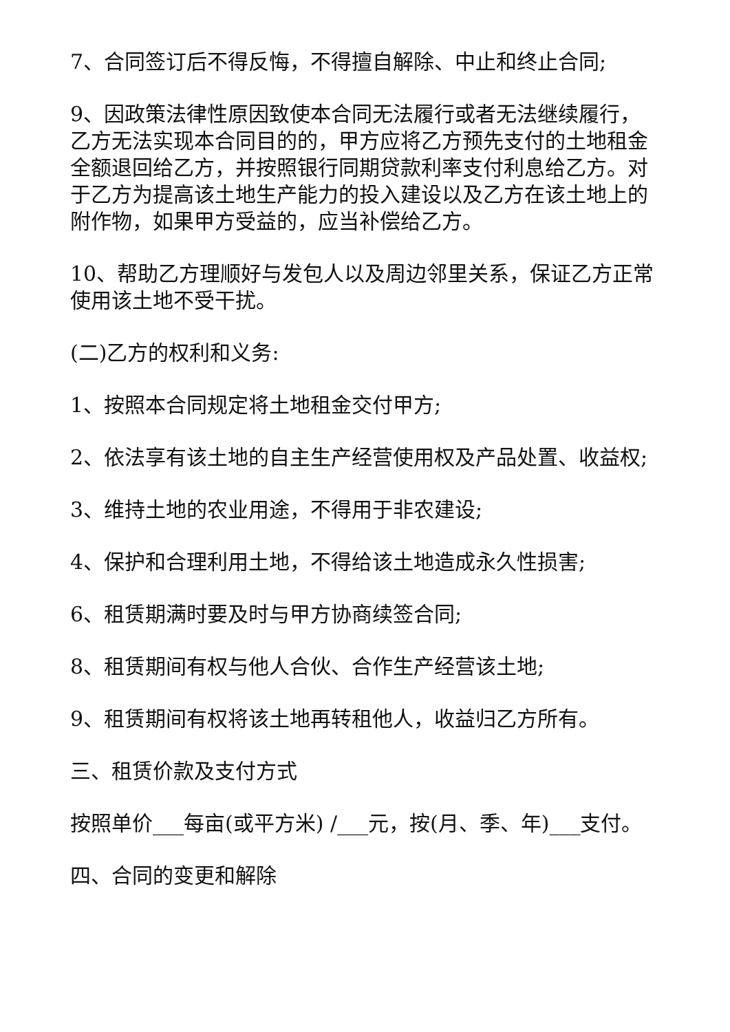7、合同签订后不得反悔，不得擅自解除、中止和终止合同;
9、因政策法律性原因致使本合同无法履行或者无法继续履行，乙方无法实现本合同目的的，甲方应将乙方预先支付的土地租金全额退回给乙方，并按照银行同期贷款利率支付利息给乙方。对于乙方为提高该土地生产能力的投入建设以及乙方在该土地上的附作物，如果甲方受益的，应当补偿给乙方。
10、帮助乙方理顺好与发包人以及周边邻里关系，保证乙方正常使用该土地不受干扰。
(二)乙方的权利和义务:
1、按照本合同规定将土地租金交付甲方;
2、依法享有该土地的自主生产经营使用权及产品处置、收益权;
3、维持土地的农业用途，不得用于非农建设;
4、保护和合理利用土地，不得给该土地造成永久性损害;
6、租赁期满时要及时与甲方协商续签合同;
8、租赁期间有权与他人合伙、合作生产经营该土地;
9、租赁期间有权将该土地再转租他人，收益归乙方所有。
三、租赁价款及支付方式
按照单价___每亩(或平方米) /___元，按(月、季、年)___支付。
四、合同的变更和解除